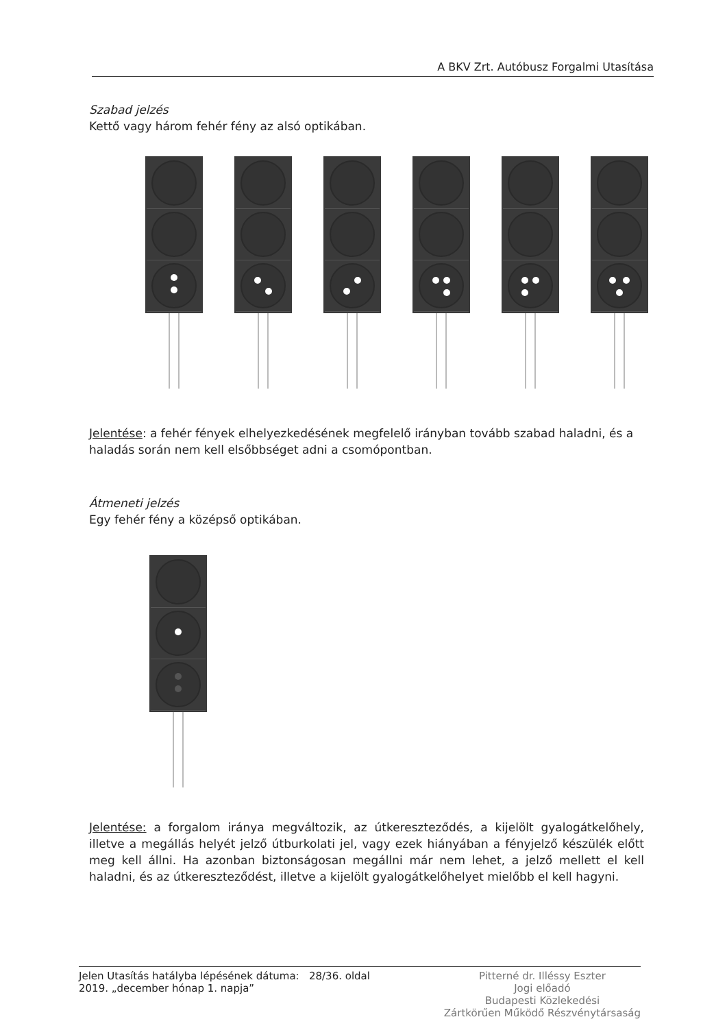A BKV Zrt. Autóbusz Forgalmi Utasítása
Szabad jelzés
Kettő vagy három fehér fény az alsó optikában.
Jelentése: a fehér fények elhelyezkedésének megfelelő irányban tovább szabad haladni, és a haladás során nem kell elsőbbséget adni a csomópontban.
Átmeneti jelzés
Egy fehér fény a középső optikában.
Jelentése: a forgalom iránya megváltozik, az útkereszteződés, a kijelölt gyalogátkelőhely, illetve a megállás helyét jelző útburkolati jel, vagy ezek hiányában a fényjelző készülék előtt meg kell állni. Ha azonban biztonságosan megállni már nem lehet, a jelző mellett el kell haladni, és az útkereszteződést, illetve a kijelölt gyalogátkelőhelyet mielőbb el kell hagyni.
Jelen Utasítás hatályba lépésének dátuma: 28/36. oldal
2019. „december hónap 1. napja”
Pitterné dr. Illéssy Eszter
Jogi előadó
Budapesti Közlekedési
Zártkörűen Működő Részvénytársaság